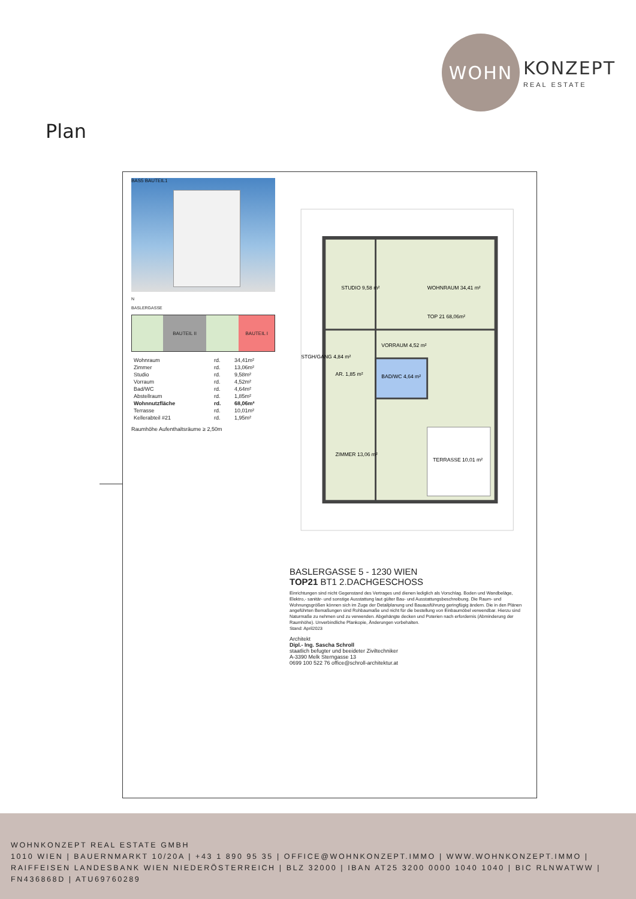WOHN
KONZEPT
REAL ESTATE
Plan
BAS5 BAUTEIL1
N
BASLERGASSE
BAUTEIL II BAUTEIL I
| Wohnraum | rd. | 34,41m² |
| Zimmer | rd. | 13,06m² |
| Studio | rd. | 9,58m² |
| Vorraum | rd. | 4,52m² |
| Bad/WC | rd. | 4,64m² |
| Abstellraum | rd. | 1,85m² |
| Wohnnutzfläche | rd. | 68,06m² |
| Terrasse | rd. | 10,01m² |
| Kellerabteil #21 | rd. | 1,95m² |
Raumhöhe Aufenthaltsräume ≥ 2,50m
STUDIO 9,58 m²
WOHNRAUM 34,41 m²
VORRAUM 4,52 m²
BAD/WC 4,64 m²
AR. 1,85 m²
ZIMMER 13,06 m²
TERRASSE 10,01 m²
TOP 21 68,06m²
STGH/GANG 4,84 m²
BASLERGASSE 5 - 1230 WIEN
TOP21 BT1 2.DACHGESCHOSS
Einrichtungen sind nicht Gegenstand des Vertrages und dienen lediglich als Vorschlag. Boden und Wandbeläge, Elektro,- sanitär- und sonstige Ausstattung laut gülter Bau- und Ausstattungsbeschreibung. Die Raum- und Wohnungsgrößen können sich im Zuge der Detailplanung und Bauausführung geringfügig ändern. Die in den Plänen angeführten Bemaßungen sind Rohbaumaße und nicht für die bestellung von Einbaumöbel verwendbar. Hierzu sind Naturmaße zu nehmen und zu verwenden. Abgehängte decken und Poterien nach erfordernis (Abminderung der Raumhöhe). Unverbindliche Plankopie, Änderungen vorbehalten.
Stand: April2023
Architekt
Dipl.- Ing. Sascha Schroll
staatlich befugter und beeideter Ziviltechniker
A-3390 Melk Sterngasse 13
0699 100 522 76 office@schroll-architektur.at
WOHNKONZEPT REAL ESTATE GMBH
1010 WIEN | BAUERNMARKT 10/20A | +43 1 890 95 35 | OFFICE@WOHNKONZEPT.IMMO | WWW.WOHNKONZEPT.IMMO | RAIFFEISEN LANDESBANK WIEN NIEDERÖSTERREICH | BLZ 32000 | IBAN AT25 3200 0000 1040 1040 | BIC RLNWATWW | FN436868D | ATU69760289